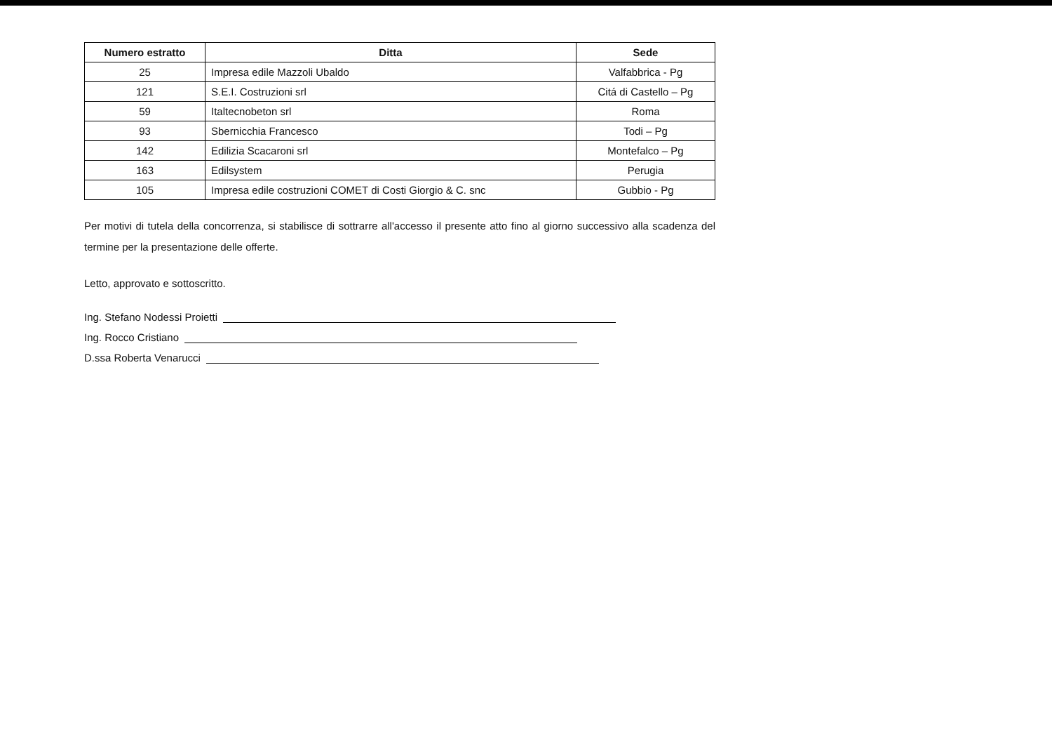| Numero estratto | Ditta | Sede |
| --- | --- | --- |
| 25 | Impresa edile Mazzoli Ubaldo | Valfabbrica - Pg |
| 121 | S.E.I. Costruzioni srl | Citá di Castello – Pg |
| 59 | Italtecnobeton srl | Roma |
| 93 | Sbernicchia Francesco | Todi – Pg |
| 142 | Edilizia Scacaroni srl | Montefalco – Pg |
| 163 | Edilsystem | Perugia |
| 105 | Impresa edile costruzioni COMET di Costi Giorgio & C. snc | Gubbio - Pg |
Per motivi di tutela della concorrenza, si stabilisce di sottrarre all'accesso il presente atto fino al giorno successivo alla scadenza del termine per la presentazione delle offerte.
Letto, approvato e sottoscritto.
Ing. Stefano Nodessi Proietti
Ing. Rocco Cristiano
D.ssa Roberta Venarucci